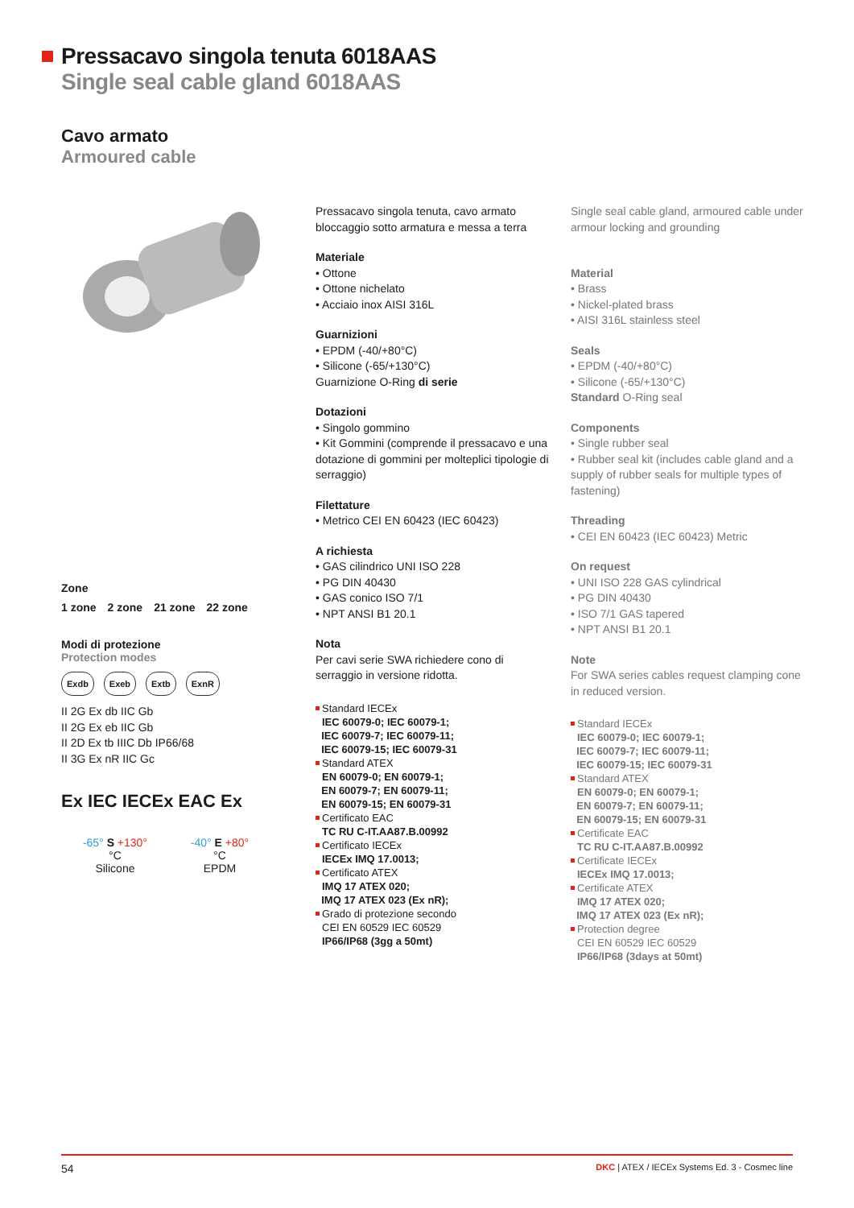Pressacavo singola tenuta 6018AAS
Single seal cable gland 6018AAS
Cavo armato
Armoured cable
Zone
1 zone 2 zone 21 zone 22 zone
Modi di protezione
Protection modes
Exdb Exeb Extb ExnR
II 2G Ex db IIC Gb
II 2G Ex eb IIC Gb
II 2D Ex tb IIIC Db IP66/68
II 3G Ex nR IIC Gc
Ex IEC IECEx EAC Ex
-65° S +130°
°C
Silicone
-40° E +80°
°C
EPDM
Pressacavo singola tenuta, cavo armato bloccaggio sotto armatura e messa a terra
Materiale
• Ottone
• Ottone nichelato
• Acciaio inox AISI 316L
Guarnizioni
• EPDM (-40/+80°C)
• Silicone (-65/+130°C)
Guarnizione O-Ring di serie
Dotazioni
• Singolo gommino
• Kit Gommini (comprende il pressacavo e una dotazione di gommini per molteplici tipologie di serraggio)
Filettature
• Metrico CEI EN 60423 (IEC 60423)
A richiesta
• GAS cilindrico UNI ISO 228
• PG DIN 40430
• GAS conico ISO 7/1
• NPT ANSI B1 20.1
Nota
Per cavi serie SWA richiedere cono di serraggio in versione ridotta.
Standard IECEx
IEC 60079-0; IEC 60079-1;
IEC 60079-7; IEC 60079-11;
IEC 60079-15; IEC 60079-31
Standard ATEX
EN 60079-0; EN 60079-1;
EN 60079-7; EN 60079-11;
EN 60079-15; EN 60079-31
Certificato EAC
TC RU C-IT.AA87.B.00992
Certificato IECEx
IECEx IMQ 17.0013;
Certificato ATEX
IMQ 17 ATEX 020;
IMQ 17 ATEX 023 (Ex nR);
Grado di protezione secondo
CEI EN 60529 IEC 60529
IP66/IP68 (3gg a 50mt)
Single seal cable gland, armoured cable under armour locking and grounding
Material
• Brass
• Nickel-plated brass
• AISI 316L stainless steel
Seals
• EPDM (-40/+80°C)
• Silicone (-65/+130°C)
Standard O-Ring seal
Components
• Single rubber seal
• Rubber seal kit (includes cable gland and a supply of rubber seals for multiple types of fastening)
Threading
• CEI EN 60423 (IEC 60423) Metric
On request
• UNI ISO 228 GAS cylindrical
• PG DIN 40430
• ISO 7/1 GAS tapered
• NPT ANSI B1 20.1
Note
For SWA series cables request clamping cone in reduced version.
Standard IECEx
IEC 60079-0; IEC 60079-1;
IEC 60079-7; IEC 60079-11;
IEC 60079-15; IEC 60079-31
Standard ATEX
EN 60079-0; EN 60079-1;
EN 60079-7; EN 60079-11;
EN 60079-15; EN 60079-31
Certificate EAC
TC RU C-IT.AA87.B.00992
Certificate IECEx
IECEx IMQ 17.0013;
Certificate ATEX
IMQ 17 ATEX 020;
IMQ 17 ATEX 023 (Ex nR);
Protection degree
CEI EN 60529 IEC 60529
IP66/IP68 (3days at 50mt)
54 DKC | ATEX / IECEx Systems Ed. 3 - Cosmec line